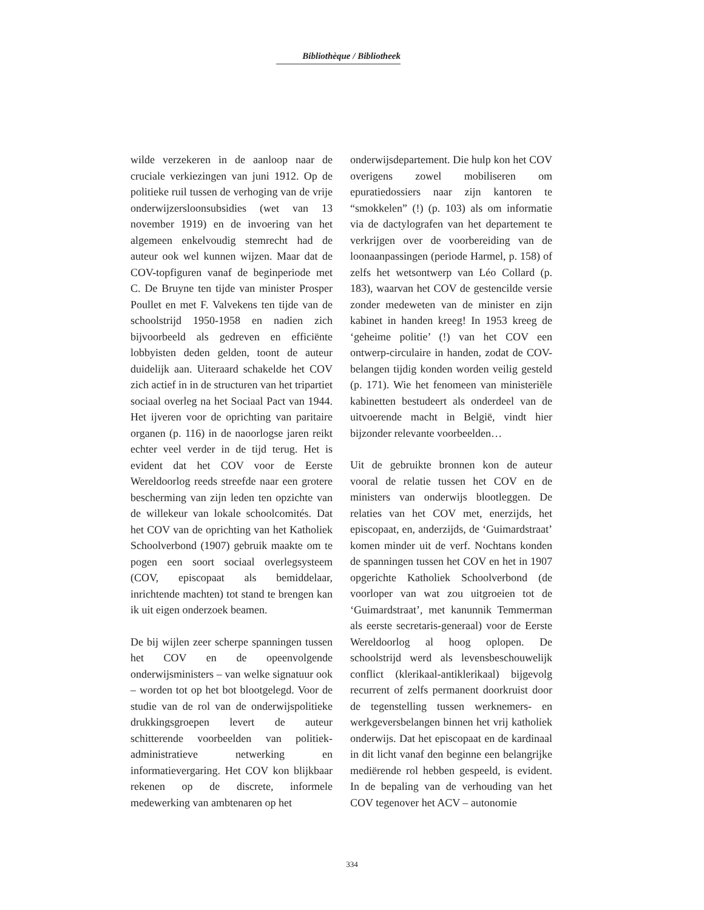Bibliothèque / Bibliotheek
wilde verzekeren in de aanloop naar de cruciale verkiezingen van juni 1912. Op de politieke ruil tussen de verhoging van de vrije onderwijzersloonsubsidies (wet van 13 november 1919) en de invoering van het algemeen enkelvoudig stemrecht had de auteur ook wel kunnen wijzen. Maar dat de COV-topfiguren vanaf de beginperiode met C. De Bruyne ten tijde van minister Prosper Poullet en met F. Valvekens ten tijde van de schoolstrijd 1950-1958 en nadien zich bijvoorbeeld als gedreven en efficiënte lobbyisten deden gelden, toont de auteur duidelijk aan. Uiteraard schakelde het COV zich actief in in de structuren van het tripartiet sociaal overleg na het Sociaal Pact van 1944. Het ijveren voor de oprichting van paritaire organen (p. 116) in de naoorlogse jaren reikt echter veel verder in de tijd terug. Het is evident dat het COV voor de Eerste Wereldoorlog reeds streefde naar een grotere bescherming van zijn leden ten opzichte van de willekeur van lokale schoolcomités. Dat het COV van de oprichting van het Katholiek Schoolverbond (1907) gebruik maakte om te pogen een soort sociaal overlegsysteem (COV, episcopaat als bemiddelaar, inrichtende machten) tot stand te brengen kan ik uit eigen onderzoek beamen.
De bij wijlen zeer scherpe spanningen tussen het COV en de opeenvolgende onderwijsministers – van welke signatuur ook – worden tot op het bot blootgelegd. Voor de studie van de rol van de onderwijspolitieke drukkingsgroepen levert de auteur schitterende voorbeelden van politiek-administratieve netwerking en informatievergaring. Het COV kon blijkbaar rekenen op de discrete, informele medewerking van ambtenaren op het
onderwijsdepartement. Die hulp kon het COV overigens zowel mobiliseren om epuratiedossiers naar zijn kantoren te “smokkelen” (!) (p. 103) als om informatie via de dactylografen van het departement te verkrijgen over de voorbereiding van de loonaanpassingen (periode Harmel, p. 158) of zelfs het wetsontwerp van Léo Collard (p. 183), waarvan het COV de gestencilde versie zonder medeweten van de minister en zijn kabinet in handen kreeg! In 1953 kreeg de ‘geheime politie’ (!) van het COV een ontwerp-circulaire in handen, zodat de COV-belangen tijdig konden worden veilig gesteld (p. 171). Wie het fenomeen van ministeriële kabinetten bestudeert als onderdeel van de uitvoerende macht in België, vindt hier bijzonder relevante voorbeelden…
Uit de gebruikte bronnen kon de auteur vooral de relatie tussen het COV en de ministers van onderwijs blootleggen. De relaties van het COV met, enerzijds, het episcopaat, en, anderzijds, de ‘Guimardstraat’ komen minder uit de verf. Nochtans konden de spanningen tussen het COV en het in 1907 opgerichte Katholiek Schoolverbond (de voorloper van wat zou uitgroeien tot de ‘Guimardstraat’, met kanunnik Temmerman als eerste secretaris-generaal) voor de Eerste Wereldoorlog al hoog oplopen. De schoolstrijd werd als levensbeschouwelijk conflict (klerikaal-antiklerikaal) bijgevolg recurrent of zelfs permanent doorkruist door de tegenstelling tussen werknemers- en werkgeversbelangen binnen het vrij katholiek onderwijs. Dat het episcopaat en de kardinaal in dit licht vanaf den beginne een belangrijke mediërende rol hebben gespeeld, is evident. In de bepaling van de verhouding van het COV tegenover het ACV – autonomie
334